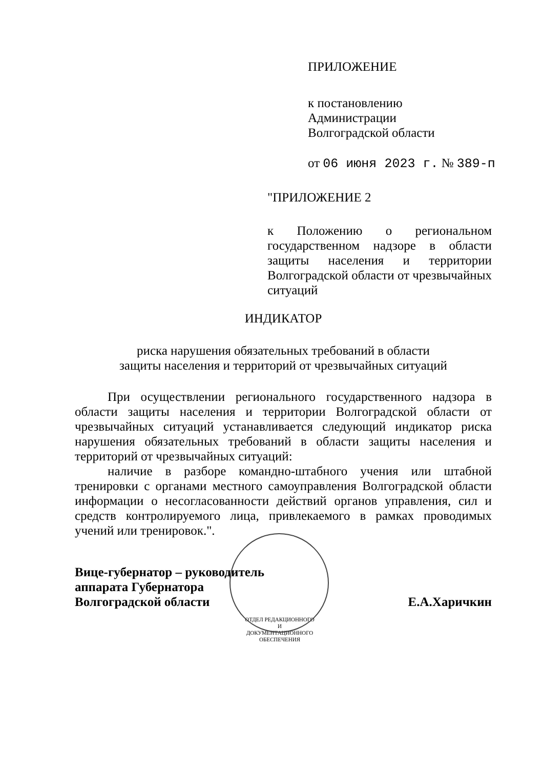ПРИЛОЖЕНИЕ
к постановлению
Администрации
Волгоградской области
от 06 июня 2023 г. № 389-п
"ПРИЛОЖЕНИЕ 2
к Положению о региональном государственном надзоре в области защиты населения и территории Волгоградской области от чрезвычайных ситуаций
ИНДИКАТОР
риска нарушения обязательных требований в области
защиты населения и территорий от чрезвычайных ситуаций
При осуществлении регионального государственного надзора в области защиты населения и территории Волгоградской области от чрезвычайных ситуаций устанавливается следующий индикатор риска нарушения обязательных требований в области защиты населения и территорий от чрезвычайных ситуаций:
наличие в разборе командно-штабного учения или штабной тренировки с органами местного самоуправления Волгоградской области информации о несогласованности действий органов управления, сил и средств контролируемого лица, привлекаемого в рамках проводимых учений или тренировок.".
Вице-губернатор – руководитель
аппарата Губернатора
Волгоградской области
Е.А.Харичкин
ОТДЕЛ РЕДАКЦИОННОГО И ДОКУМЕНТАЦИОННОГО ОБЕСПЕЧЕНИЯ